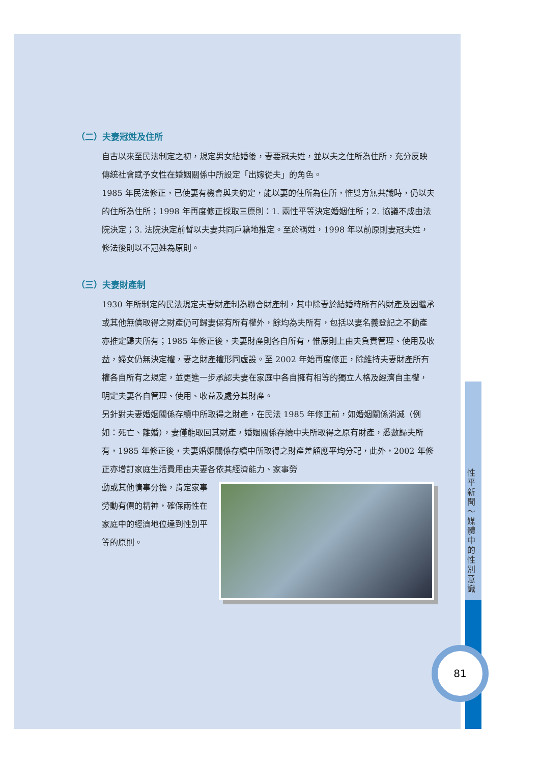（二）夫妻冠姓及住所
自古以來至民法制定之初，規定男女結婚後，妻要冠夫姓，並以夫之住所為住所，充分反映傳統社會賦予女性在婚姻關係中所設定「出嫁從夫」的角色。
1985 年民法修正，已使妻有機會與夫約定，能以妻的住所為住所，惟雙方無共識時，仍以夫的住所為住所；1998 年再度修正採取三原則：1. 兩性平等決定婚姻住所；2. 協議不成由法院決定；3. 法院決定前暫以夫妻共同戶籍地推定。至於稱姓，1998 年以前原則妻冠夫姓，修法後則以不冠姓為原則。
（三）夫妻財產制
1930 年所制定的民法規定夫妻財產制為聯合財產制，其中除妻於結婚時所有的財產及因繼承或其他無償取得之財產仍可歸妻保有所有權外，餘均為夫所有，包括以妻名義登記之不動產亦推定歸夫所有；1985 年修正後，夫妻財產則各自所有，惟原則上由夫負責管理、使用及收益，婦女仍無決定權，妻之財產權形同虛設。至 2002 年始再度修正，除維持夫妻財產所有權各自所有之規定，並更進一步承認夫妻在家庭中各自擁有相等的獨立人格及經濟自主權，明定夫妻各自管理、使用、收益及處分其財產。
另針對夫妻婚姻關係存續中所取得之財產，在民法 1985 年修正前，如婚姻關係消滅（例如：死亡、離婚），妻僅能取回其財產，婚姻關係存續中夫所取得之原有財產，悉數歸夫所有，1985 年修正後，夫妻婚姻關係存續中所取得之財產差額應平均分配，此外，2002 年修正亦增訂家庭生活費用由夫妻各依其經濟能力、家事勞
動或其他情事分擔，肯定家事勞動有價的精神，確保兩性在家庭中的經濟地位達到性別平等的原則。
性平新聞～媒體中的性別意識
81